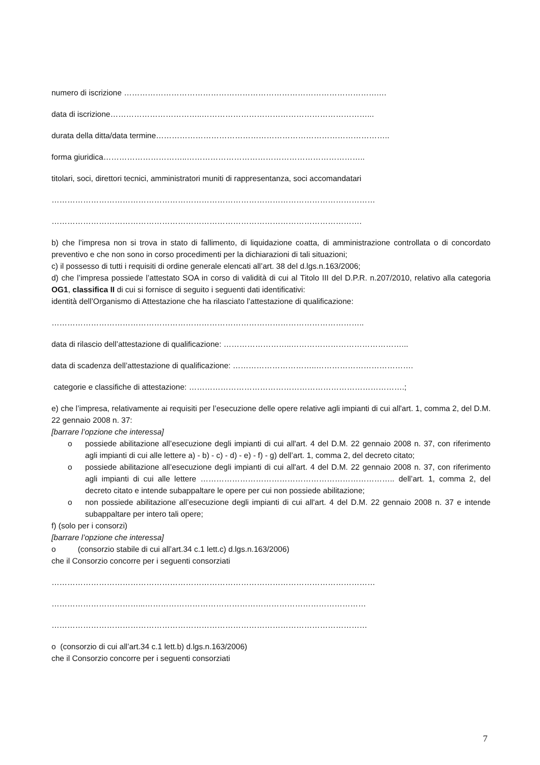numero di iscrizione …………………………………………………………………………………….…
data di iscrizione……………………………..………………………………………………………...
durata della ditta/data termine……………………………………………………………………………..
forma giuridica…………………………..…………………………………………………………..
titolari, soci, direttori tecnici, amministratori muniti di rappresentanza, soci accomandatari
……………………………………………………………………………………………………………
……………………………………………………………………………………………………….
b) che l’impresa non si trova in stato di fallimento, di liquidazione coatta, di amministrazione controllata o di concordato preventivo e che non sono in corso procedimenti per la dichiarazioni di tali situazioni;
c) il possesso di tutti i requisiti di ordine generale elencati all’art. 38 del d.lgs.n.163/2006;
d) che l’impresa possiede l’attestato SOA in corso di validità di cui al Titolo III del D.P.R. n.207/2010, relativo alla categoria OG1, classifica II di cui si fornisce di seguito i seguenti dati identificativi:
identità dell’Organismo di Attestazione che ha rilasciato l’attestazione di qualificazione:
………………………………………………………………………………………………………..
data di rilascio dell’attestazione di qualificazione: ……………………..……………………………………...
data di scadenza dell’attestazione di qualificazione: …………………………..……………………………….
categorie e classifiche di attestazione: ……………………………………………………………………….;
e) che l’impresa, relativamente ai requisiti per l’esecuzione delle opere relative agli impianti di cui all'art. 1, comma 2, del D.M. 22 gennaio 2008 n. 37:
[barrare l’opzione che interessa]
o possiede abilitazione all’esecuzione degli impianti di cui all'art. 4 del D.M. 22 gennaio 2008 n. 37, con riferimento agli impianti di cui alle lettere a) - b) - c) - d) - e) - f) - g) dell’art. 1, comma 2, del decreto citato;
o possiede abilitazione all’esecuzione degli impianti di cui all'art. 4 del D.M. 22 gennaio 2008 n. 37, con riferimento agli impianti di cui alle lettere ……………………………………………………………….. dell’art. 1, comma 2, del decreto citato e intende subappaltare le opere per cui non possiede abilitazione;
o non possiede abilitazione all’esecuzione degli impianti di cui all'art. 4 del D.M. 22 gennaio 2008 n. 37 e intende subappaltare per intero tali opere;
f) (solo per i consorzi)
[barrare l’opzione che interessa]
o (consorzio stabile di cui all’art.34 c.1 lett.c) d.lgs.n.163/2006)
che il Consorzio concorre per i seguenti consorziati
……………………………………………………………………………………………………………
……………………………...…………………………………………………………………………
…………………………………………………………………………………………………………
o (consorzio di cui all’art.34 c.1 lett.b) d.lgs.n.163/2006)
che il Consorzio concorre per i seguenti consorziati
7